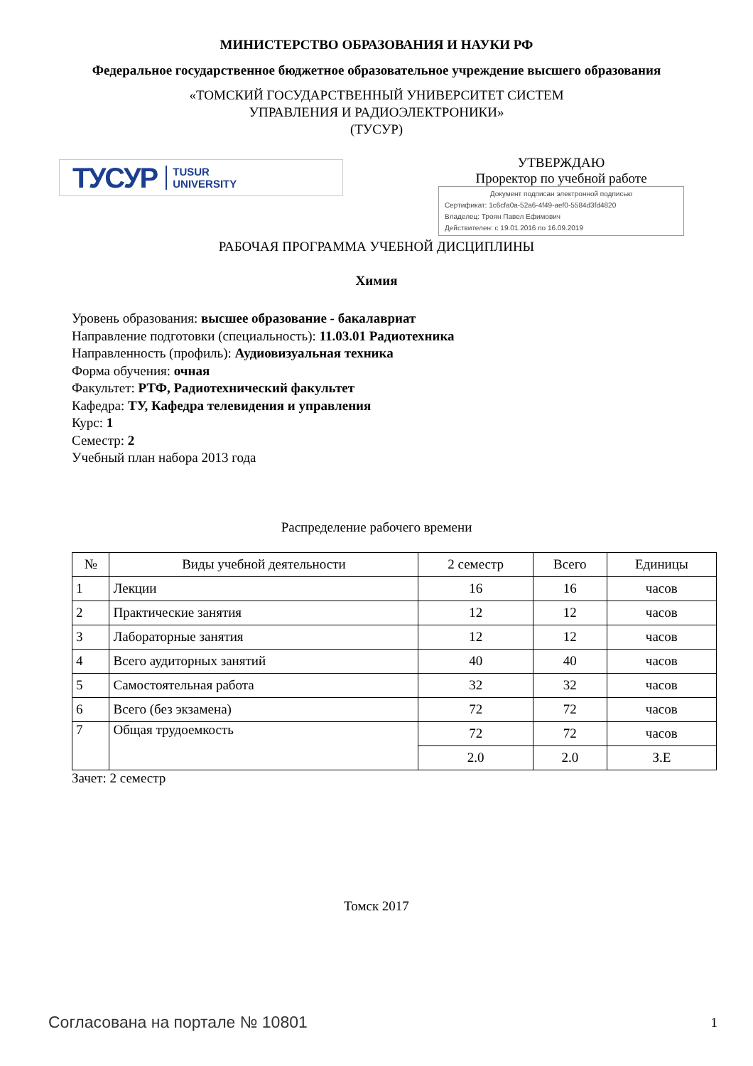МИНИСТЕРСТВО ОБРАЗОВАНИЯ И НАУКИ РФ
Федеральное государственное бюджетное образовательное учреждение высшего образования
«ТОМСКИЙ ГОСУДАРСТВЕННЫЙ УНИВЕРСИТЕТ СИСТЕМ
УПРАВЛЕНИЯ И РАДИОЭЛЕКТРОНИКИ»
(ТУСУР)
ТУСУР TUSUR
UNIVERSITY
УТВЕРЖДАЮ
Проректор по учебной работе
Документ подписан электронной подписью
Сертификат: 1c6cfa0a-52a6-4f49-aef0-5584d3fd4820
Владелец: Троян Павел Ефимович
Действителен: с 19.01.2016 по 16.09.2019
РАБОЧАЯ ПРОГРАММА УЧЕБНОЙ ДИСЦИПЛИНЫ
Химия
Уровень образования: высшее образование - бакалавриат
Направление подготовки (специальность): 11.03.01 Радиотехника
Направленность (профиль): Аудиовизуальная техника
Форма обучения: очная
Факультет: РТФ, Радиотехнический факультет
Кафедра: ТУ, Кафедра телевидения и управления
Курс: 1
Семестр: 2
Учебный план набора 2013 года
Распределение рабочего времени
| № | Виды учебной деятельности | 2 семестр | Всего | Единицы |
| --- | --- | --- | --- | --- |
| 1 | Лекции | 16 | 16 | часов |
| 2 | Практические занятия | 12 | 12 | часов |
| 3 | Лабораторные занятия | 12 | 12 | часов |
| 4 | Всего аудиторных занятий | 40 | 40 | часов |
| 5 | Самостоятельная работа | 32 | 32 | часов |
| 6 | Всего (без экзамена) | 72 | 72 | часов |
| 7 | Общая трудоемкость | 72 | 72 | часов |
| | | 2.0 | 2.0 | З.Е |
Зачет: 2 семестр
Томск 2017
Согласована на портале № 10801 1